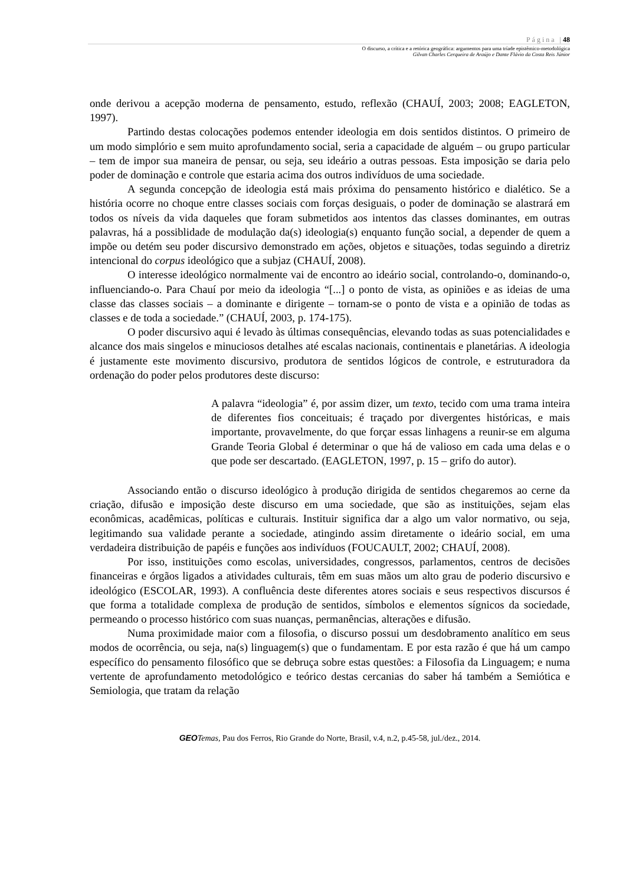Página |48
O discurso, a crítica e a retórica geográfica: argumentos para uma tríade epistêmico-metodológica
Gilvan Charles Cerqueira de Araújo e Dante Flávio da Costa Reis Júnior
onde derivou a acepção moderna de pensamento, estudo, reflexão (CHAUÍ, 2003; 2008; EAGLETON, 1997).
Partindo destas colocações podemos entender ideologia em dois sentidos distintos. O primeiro de um modo simplório e sem muito aprofundamento social, seria a capacidade de alguém – ou grupo particular – tem de impor sua maneira de pensar, ou seja, seu ideário a outras pessoas. Esta imposição se daria pelo poder de dominação e controle que estaria acima dos outros indivíduos de uma sociedade.
A segunda concepção de ideologia está mais próxima do pensamento histórico e dialético. Se a história ocorre no choque entre classes sociais com forças desiguais, o poder de dominação se alastrará em todos os níveis da vida daqueles que foram submetidos aos intentos das classes dominantes, em outras palavras, há a possiblidade de modulação da(s) ideologia(s) enquanto função social, a depender de quem a impõe ou detém seu poder discursivo demonstrado em ações, objetos e situações, todas seguindo a diretriz intencional do corpus ideológico que a subjaz (CHAUÍ, 2008).
O interesse ideológico normalmente vai de encontro ao ideário social, controlando-o, dominando-o, influenciando-o. Para Chauí por meio da ideologia “[...] o ponto de vista, as opiniões e as ideias de uma classe das classes sociais – a dominante e dirigente – tornam-se o ponto de vista e a opinião de todas as classes e de toda a sociedade.” (CHAUÍ, 2003, p. 174-175).
O poder discursivo aqui é levado às últimas consequências, elevando todas as suas potencialidades e alcance dos mais singelos e minuciosos detalhes até escalas nacionais, continentais e planetárias. A ideologia é justamente este movimento discursivo, produtora de sentidos lógicos de controle, e estruturadora da ordenação do poder pelos produtores deste discurso:
A palavra “ideologia” é, por assim dizer, um texto, tecido com uma trama inteira de diferentes fios conceituais; é traçado por divergentes históricas, e mais importante, provavelmente, do que forçar essas linhagens a reunir-se em alguma Grande Teoria Global é determinar o que há de valioso em cada uma delas e o que pode ser descartado. (EAGLETON, 1997, p. 15 – grifo do autor).
Associando então o discurso ideológico à produção dirigida de sentidos chegaremos ao cerne da criação, difusão e imposição deste discurso em uma sociedade, que são as instituições, sejam elas econômicas, acadêmicas, políticas e culturais. Instituir significa dar a algo um valor normativo, ou seja, legitimando sua validade perante a sociedade, atingindo assim diretamente o ideário social, em uma verdadeira distribuição de papéis e funções aos indivíduos (FOUCAULT, 2002; CHAUÍ, 2008).
Por isso, instituições como escolas, universidades, congressos, parlamentos, centros de decisões financeiras e órgãos ligados a atividades culturais, têm em suas mãos um alto grau de poderio discursivo e ideológico (ESCOLAR, 1993). A confluência deste diferentes atores sociais e seus respectivos discursos é que forma a totalidade complexa de produção de sentidos, símbolos e elementos sígnicos da sociedade, permeando o processo histórico com suas nuanças, permanências, alterações e difusão.
Numa proximidade maior com a filosofia, o discurso possui um desdobramento analítico em seus modos de ocorrência, ou seja, na(s) linguagem(s) que o fundamentam. E por esta razão é que há um campo específico do pensamento filosófico que se debruça sobre estas questões: a Filosofia da Linguagem; e numa vertente de aprofundamento metodológico e teórico destas cercanias do saber há também a Semiótica e Semiologia, que tratam da relação
GEO Temas, Pau dos Ferros, Rio Grande do Norte, Brasil, v.4, n.2, p.45-58, jul./dez., 2014.